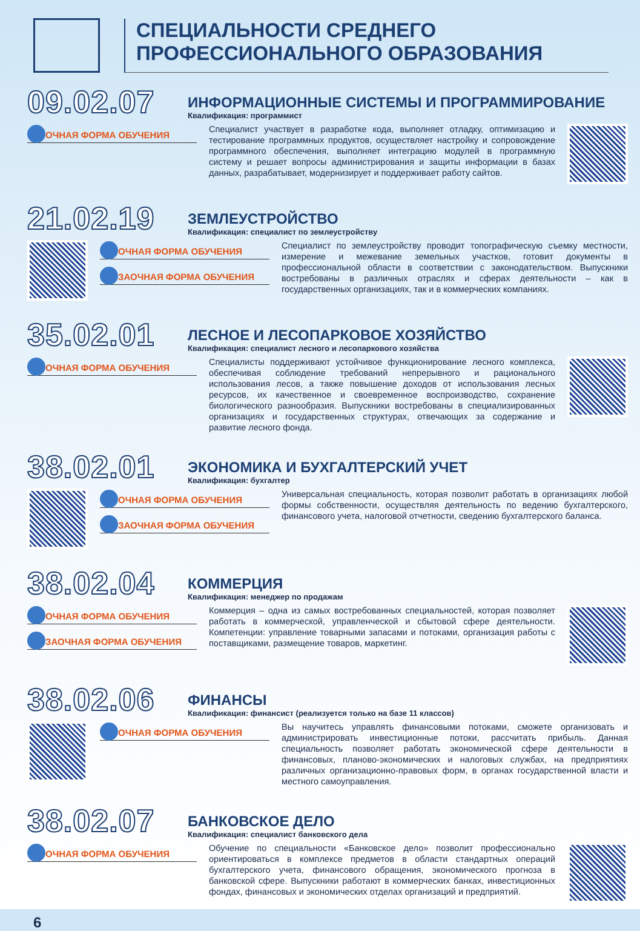СПЕЦИАЛЬНОСТИ СРЕДНЕГО
ПРОФЕССИОНАЛЬНОГО ОБРАЗОВАНИЯ
09.02.07
ИНФОРМАЦИОННЫЕ СИСТЕМЫ И ПРОГРАММИРОВАНИЕ
Квалификация: программист
ОЧНАЯ ФОРМА ОБУЧЕНИЯ
Специалист участвует в разработке кода, выполняет отладку, оптимизацию и тестирование программных продуктов, осуществляет настройку и сопровождение программного обеспечения, выполняет интеграцию модулей в программную систему и решает вопросы администрирования и защиты информации в базах данных, разрабатывает, модернизирует и поддерживает работу сайтов.
21.02.19
ЗЕМЛЕУСТРОЙСТВО
Квалификация: специалист по землеустройству
ОЧНАЯ ФОРМА ОБУЧЕНИЯ
ЗАОЧНАЯ ФОРМА ОБУЧЕНИЯ
Специалист по землеустройству проводит топографическую съемку местности, измерение и межевание земельных участков, готовит документы в профессиональной области в соответствии с законодательством. Выпускники востребованы в различных отраслях и сферах деятельности – как в государственных организациях, так и в коммерческих компаниях.
35.02.01
ЛЕСНОЕ И ЛЕСОПАРКОВОЕ ХОЗЯЙСТВО
Квалификация: специалист лесного и лесопаркового хозяйства
ОЧНАЯ ФОРМА ОБУЧЕНИЯ
Специалисты поддерживают устойчивое функционирование лесного комплекса, обеспечивая соблюдение требований непрерывного и рационального использования лесов, а также повышение доходов от использования лесных ресурсов, их качественное и своевременное воспроизводство, сохранение биологического разнообразия. Выпускники востребованы в специализированных организациях и государственных структурах, отвечающих за содержание и развитие лесного фонда.
38.02.01
ЭКОНОМИКА И БУХГАЛТЕРСКИЙ УЧЕТ
Квалификация: бухгалтер
ОЧНАЯ ФОРМА ОБУЧЕНИЯ
ЗАОЧНАЯ ФОРМА ОБУЧЕНИЯ
Универсальная специальность, которая позволит работать в организациях любой формы собственности, осуществляя деятельность по ведению бухгалтерского, финансового учета, налоговой отчетности, сведению бухгалтерского баланса.
38.02.04
КОММЕРЦИЯ
Квалификация: менеджер по продажам
ОЧНАЯ ФОРМА ОБУЧЕНИЯ
ЗАОЧНАЯ ФОРМА ОБУЧЕНИЯ
Коммерция – одна из самых востребованных специальностей, которая позволяет работать в коммерческой, управленческой и сбытовой сфере деятельности. Компетенции: управление товарными запасами и потоками, организация работы с поставщиками, размещение товаров, маркетинг.
38.02.06
ФИНАНСЫ
Квалификация: финансист (реализуется только на базе 11 классов)
ОЧНАЯ ФОРМА ОБУЧЕНИЯ
Вы научитесь управлять финансовыми потоками, сможете организовать и администрировать инвестиционные потоки, рассчитать прибыль. Данная специальность позволяет работать экономической сфере деятельности в финансовых, планово-экономических и налоговых службах, на предприятиях различных организационно-правовых форм, в органах государственной власти и местного самоуправления.
38.02.07
БАНКОВСКОЕ ДЕЛО
Квалификация: специалист банковского дела
ОЧНАЯ ФОРМА ОБУЧЕНИЯ
Обучение по специальности «Банковское дело» позволит профессионально ориентироваться в комплексе предметов в области стандартных операций бухгалтерского учета, финансового обращения, экономического прогноза в банковской сфере. Выпускники работают в коммерческих банках, инвестиционных фондах, финансовых и экономических отделах организаций и предприятий.
6